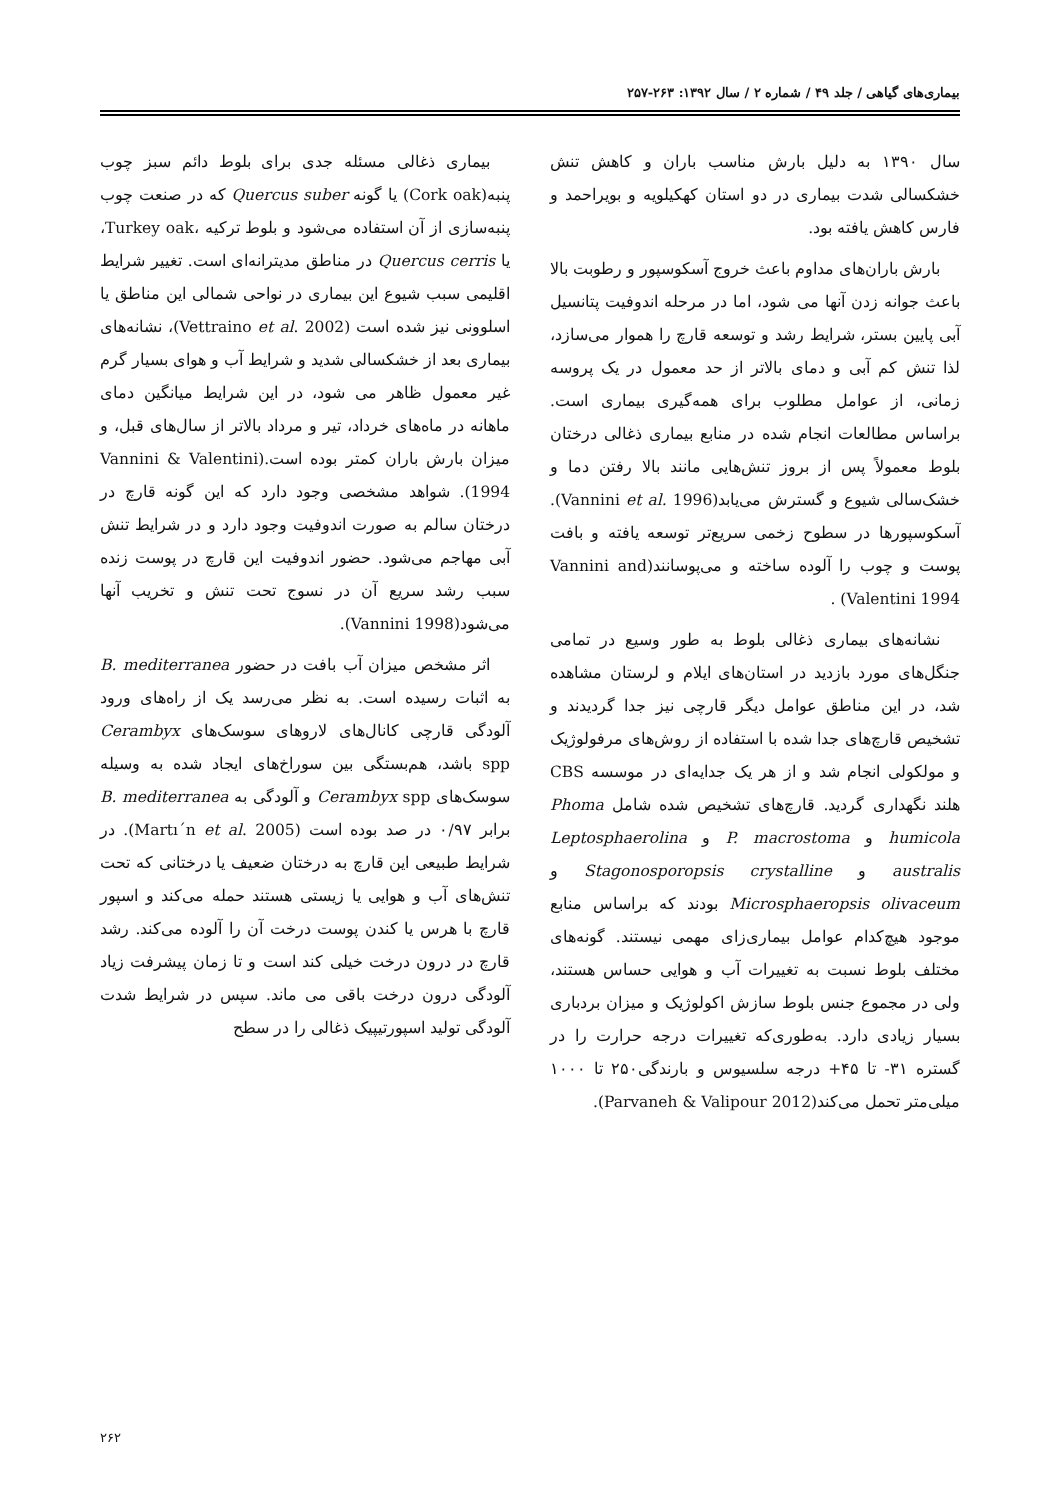بیماری‌های گیاهی / جلد ۴۹ / شماره ۲ / سال ۱۳۹۲: ۲۶۳-۲۵۷
سال ۱۳۹۰ به دلیل بارش مناسب باران و کاهش تنش خشکسالی شدت بیماری در دو استان کهکیلویه و بویراحمد و فارس کاهش یافته بود.
بارش باران‌های مداوم باعث خروج آسکوسپور و رطوبت بالا باعث جوانه زدن آنها می شود، اما در مرحله اندوفیت پتانسیل آبی پایین بستر، شرایط رشد و توسعه قارچ را هموار می‌سازد، لذا تنش کم آبی و دمای بالاتر از حد معمول در یک پروسه زمانی، از عوامل مطلوب برای همه‌گیری بیماری است. براساس مطالعات انجام شده در منابع بیماری ذغالی درختان بلوط معمولاً پس از بروز تنش‌هایی مانند بالا رفتن دما و خشک‌سالی شیوع و گسترش می‌یابد(Vannini et al. 1996). آسکوسپورها در سطوح زخمی سریع‌تر توسعه یافته و بافت پوست و چوب را آلوده ساخته و می‌پوسانند(Vannini and Valentini 1994) .
نشانه‌های بیماری ذغالی بلوط به طور وسیع در تمامی جنگل‌های مورد بازدید در استان‌های ایلام و لرستان مشاهده شد، در این مناطق عوامل دیگر قارچی نیز جدا گردیدند و تشخیص قارچ‌های جدا شده با استفاده از روش‌های مرفولوژیک و مولکولی انجام شد و از هر یک جدایه‌ای در موسسه CBS هلند نگهداری گردید. قارچ‌های تشخیص شده شامل Phoma humicola و P. macrostoma و Leptosphaerolina australis و Stagonosporopsis crystalline و Microsphaeropsis olivaceum بودند که براساس منابع موجود هیچ‌کدام عوامل بیماری‌زای مهمی نیستند. گونه‌های مختلف بلوط نسبت به تغییرات آب و هوایی حساس هستند، ولی در مجموع جنس بلوط سازش اکولوژیک و میزان بردباری بسیار زیادی دارد. به‌طوری‌که تغییرات درجه حرارت را در گستره ۳۱- تا ۴۵+ درجه سلسیوس و بارندگی۲۵۰ تا ۱۰۰۰ میلی‌متر تحمل می‌کند(Parvaneh & Valipour 2012).
بیماری ذغالی مسئله جدی برای بلوط دائم سبز چوب پنبه(Cork oak) یا گونه Quercus suber که در صنعت چوب پنبه‌سازی از آن استفاده می‌شود و بلوط ترکیه ،Turkey oak، یا Quercus cerris در مناطق مدیترانه‌ای است. تغییر شرایط اقلیمی سبب شیوع این بیماری در نواحی شمالی این مناطق یا اسلوونی نیز شده است (Vettraino et al. 2002)، نشانه‌های بیماری بعد از خشکسالی شدید و شرایط آب و هوای بسیار گرم غیر معمول ظاهر می شود، در این شرایط میانگین دمای ماهانه در ماه‌های خرداد، تیر و مرداد بالاتر از سال‌های قبل، و میزان بارش باران کمتر بوده است.(Vannini & Valentini 1994). شواهد مشخصی وجود دارد که این گونه قارچ در درختان سالم به صورت اندوفیت وجود دارد و در شرایط تنش آبی مهاجم می‌شود. حضور اندوفیت این قارچ در پوست زنده سبب رشد سریع آن در نسوج تحت تنش و تخریب آنها می‌شود(Vannini 1998).
اثر مشخص میزان آب بافت در حضور B. mediterranea به اثبات رسیده است. به نظر می‌رسد یک از راه‌های ورود آلودگی قارچی کانال‌های لاروهای سوسک‌های Cerambyx spp باشد، هم‌بستگی بین سوراخ‌های ایجاد شده به وسیله سوسک‌های Cerambyx spp و آلودگی به B. mediterranea برابر ۰/۹۷ در صد بوده است (Martı´n et al. 2005). در شرایط طبیعی این قارچ به درختان ضعیف یا درختانی که تحت تنش‌های آب و هوایی یا زیستی هستند حمله می‌کند و اسپور قارچ با هرس یا کندن پوست درخت آن را آلوده می‌کند. رشد قارچ در درون درخت خیلی کند است و تا زمان پیشرفت زیاد آلودگی درون درخت باقی می ماند. سپس در شرایط شدت آلودگی تولید اسپورتیپیک ذغالی را در سطح
۲۶۲